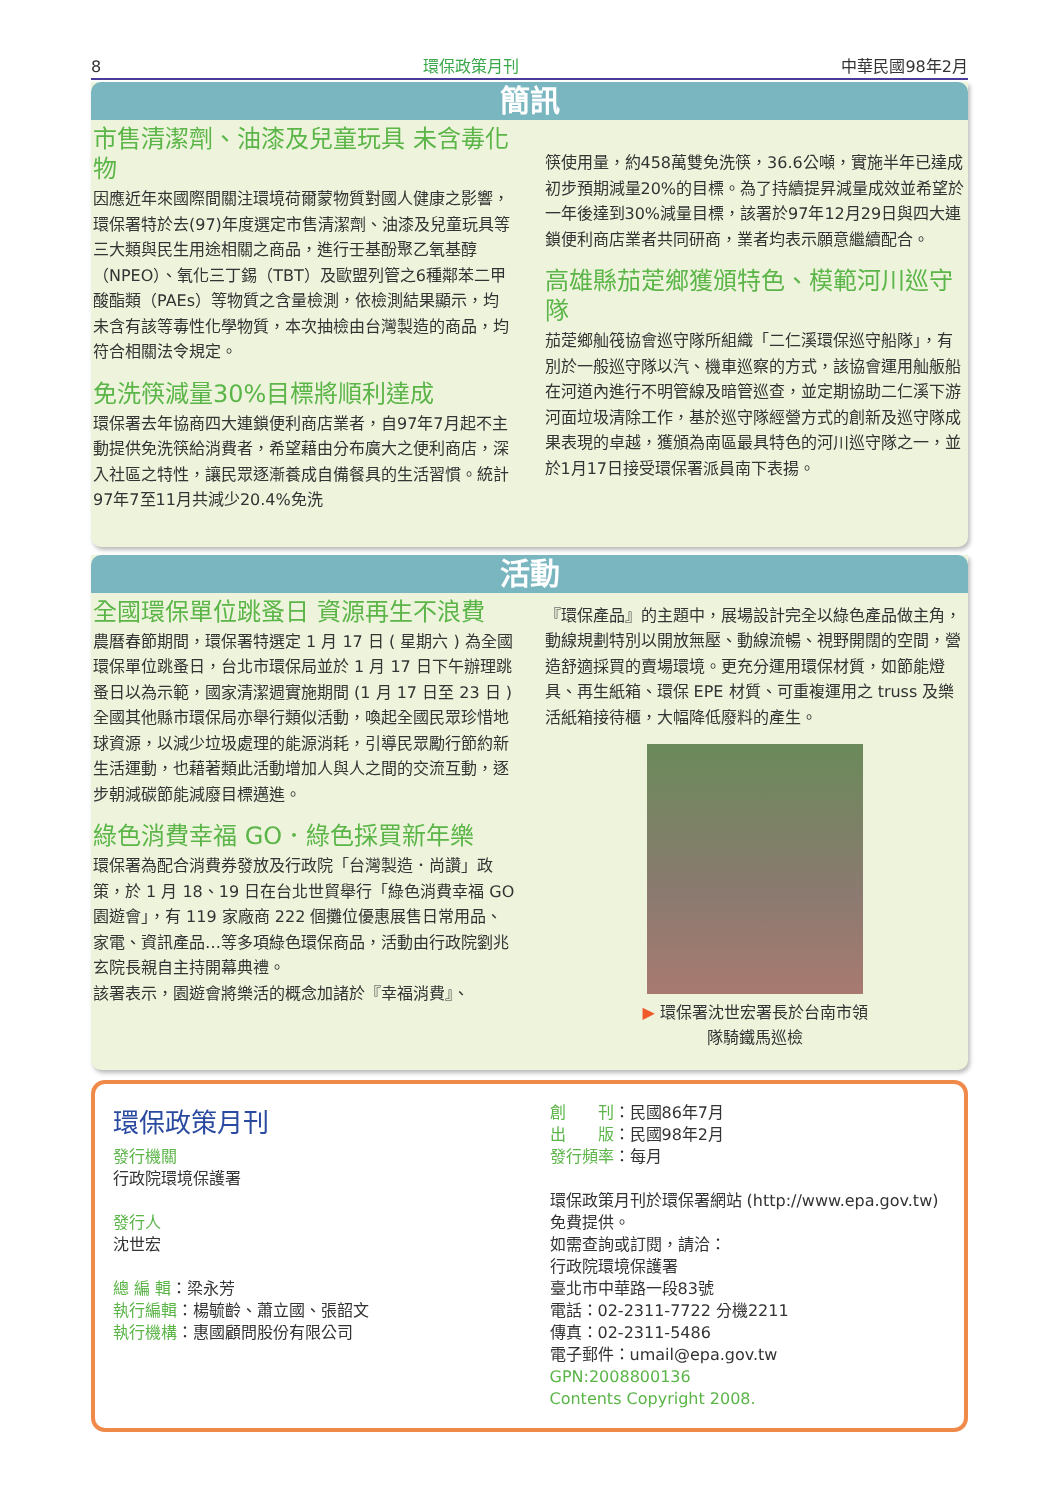8 環保政策月刊 中華民國98年2月
簡訊
市售清潔劑、油漆及兒童玩具 未含毒化物
因應近年來國際間關注環境荷爾蒙物質對國人健康之影響，環保署特於去(97)年度選定市售清潔劑、油漆及兒童玩具等三大類與民生用途相關之商品，進行壬基酚聚乙氧基醇（NPEO）、氧化三丁錫（TBT）及歐盟列管之6種鄰苯二甲酸酯類（PAEs）等物質之含量檢測，依檢測結果顯示，均未含有該等毒性化學物質，本次抽檢由台灣製造的商品，均符合相關法令規定。
免洗筷減量30%目標將順利達成
環保署去年協商四大連鎖便利商店業者，自97年7月起不主動提供免洗筷給消費者，希望藉由分布廣大之便利商店，深入社區之特性，讓民眾逐漸養成自備餐具的生活習慣。統計97年7至11月共減少20.4%免洗
筷使用量，約458萬雙免洗筷，36.6公噸，實施半年已達成初步預期減量20%的目標。為了持續提昇減量成效並希望於一年後達到30%減量目標，該署於97年12月29日與四大連鎖便利商店業者共同研商，業者均表示願意繼續配合。
高雄縣茄萣鄉獲頒特色、模範河川巡守隊
茄萣鄉舢筏協會巡守隊所組織「二仁溪環保巡守船隊」，有別於一般巡守隊以汽、機車巡察的方式，該協會運用舢舨船在河道內進行不明管線及暗管巡查，並定期協助二仁溪下游河面垃圾清除工作，基於巡守隊經營方式的創新及巡守隊成果表現的卓越，獲頒為南區最具特色的河川巡守隊之一，並於1月17日接受環保署派員南下表揚。
活動
全國環保單位跳蚤日 資源再生不浪費
農曆春節期間，環保署特選定 1 月 17 日 ( 星期六 ) 為全國環保單位跳蚤日，台北市環保局並於 1 月 17 日下午辦理跳蚤日以為示範，國家清潔週實施期間 (1 月 17 日至 23 日 ) 全國其他縣市環保局亦舉行類似活動，喚起全國民眾珍惜地球資源，以減少垃圾處理的能源消耗，引導民眾勵行節約新生活運動，也藉著類此活動增加人與人之間的交流互動，逐步朝減碳節能減廢目標邁進。
綠色消費幸福 GO．綠色採買新年樂
環保署為配合消費券發放及行政院「台灣製造．尚讚」政策，於 1 月 18、19 日在台北世貿舉行「綠色消費幸福 GO 園遊會」，有 119 家廠商 222 個攤位優惠展售日常用品、家電、資訊產品…等多項綠色環保商品，活動由行政院劉兆玄院長親自主持開幕典禮。
該署表示，園遊會將樂活的概念加諸於『幸福消費』、
『環保產品』的主題中，展場設計完全以綠色產品做主角，動線規劃特別以開放無壓、動線流暢、視野開闊的空間，營造舒適採買的賣場環境。更充分運用環保材質，如節能燈具、再生紙箱、環保 EPE 材質、可重複運用之 truss 及樂活紙箱接待櫃，大幅降低廢料的產生。
▶ 環保署沈世宏署長於台南市領
隊騎鐵馬巡檢
環保政策月刊
發行機關
行政院環境保護署
發行人
沈世宏
總 編 輯：梁永芳
執行編輯：楊毓齡、蕭立國、張韶文
執行機構：惠國顧問股份有限公司
創　　刊：民國86年7月
出　　版：民國98年2月
發行頻率：每月
環保政策月刊於環保署網站 (http://www.epa.gov.tw) 免費提供。
如需查詢或訂閱，請洽：
行政院環境保護署
臺北市中華路一段83號
電話：02-2311-7722 分機2211
傳真：02-2311-5486
電子郵件：umail@epa.gov.tw
GPN:2008800136
Contents Copyright 2008.